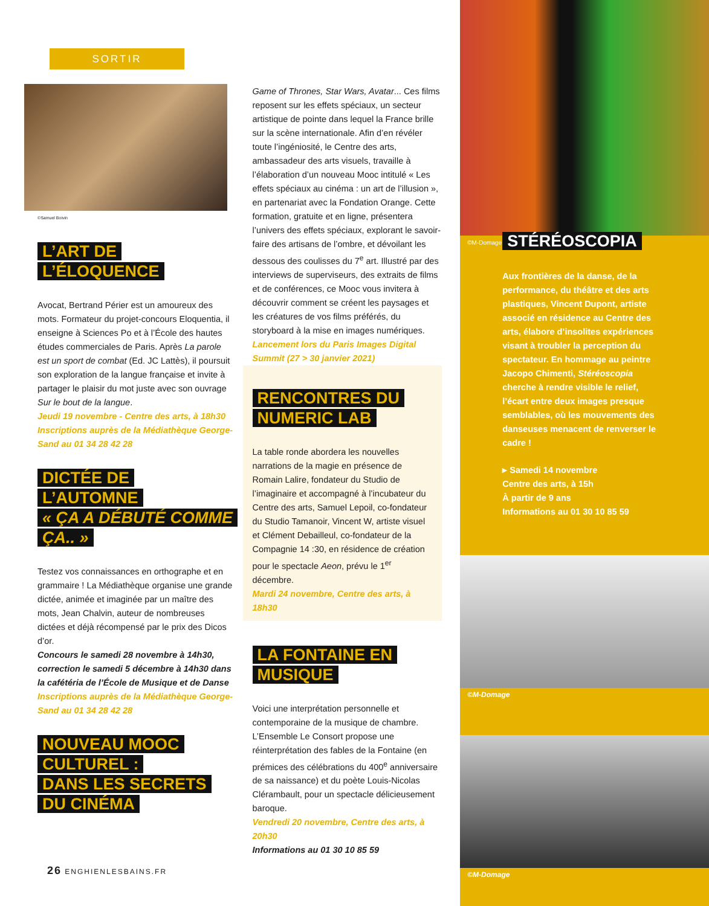SORTIR
©Samuel Boivin
L’ART DE
L’ÉLOQUENCE
Avocat, Bertrand Périer est un amoureux des mots. Formateur du projet-concours Eloquentia, il enseigne à Sciences Po et à l’École des hautes études commerciales de Paris. Après La parole est un sport de combat (Ed. JC Lattès), il poursuit son exploration de la langue française et invite à partager le plaisir du mot juste avec son ouvrage Sur le bout de la langue.
Jeudi 19 novembre - Centre des arts, à 18h30
Inscriptions auprès de la Médiathèque George-Sand au 01 34 28 42 28
DICTÉE DE
L’AUTOMNE
« ÇA A DÉBUTÉ COMME ÇA.. »
Testez vos connaissances en orthographe et en grammaire ! La Médiathèque organise une grande dictée, animée et imaginée par un maître des mots, Jean Chalvin, auteur de nombreuses dictées et déjà récompensé par le prix des Dicos d’or.
Concours le samedi 28 novembre à 14h30, correction le samedi 5 décembre à 14h30 dans la cafétéria de l’École de Musique et de Danse
Inscriptions auprès de la Médiathèque George-Sand au 01 34 28 42 28
NOUVEAU MOOC CULTUREL :
DANS LES SECRETS DU CINÉMA
Game of Thrones, Star Wars, Avatar... Ces films reposent sur les effets spéciaux, un secteur artistique de pointe dans lequel la France brille sur la scène internationale. Afin d’en révéler toute l’ingéniosité, le Centre des arts, ambassadeur des arts visuels, travaille à l’élaboration d’un nouveau Mooc intitulé « Les effets spéciaux au cinéma : un art de l’illusion », en partenariat avec la Fondation Orange. Cette formation, gratuite et en ligne, présentera l’univers des effets spéciaux, explorant le savoir-faire des artisans de l’ombre, et dévoilant les dessous des coulisses du 7<sup>e</sup> art. Illustré par des interviews de superviseurs, des extraits de films et de conférences, ce Mooc vous invitera à découvrir comment se créent les paysages et les créatures de vos films préférés, du storyboard à la mise en images numériques.
Lancement lors du Paris Images Digital Summit (27 > 30 janvier 2021)
RENCONTRES DU NUMERIC LAB
La table ronde abordera les nouvelles narrations de la magie en présence de Romain Lalire, fondateur du Studio de l’imaginaire et accompagné à l’incubateur du Centre des arts, Samuel Lepoil, co-fondateur du Studio Tamanoir, Vincent W, artiste visuel et Clément Debailleul, co-fondateur de la Compagnie 14 :30, en résidence de création pour le spectacle Aeon, prévu le 1<sup>er</sup> décembre.
Mardi 24 novembre, Centre des arts, à 18h30
LA FONTAINE EN MUSIQUE
Voici une interprétation personnelle et contemporaine de la musique de chambre. L’Ensemble Le Consort propose une réinterprétation des fables de la Fontaine (en prémices des célébrations du 400<sup>e</sup> anniversaire de sa naissance) et du poète Louis-Nicolas Clérambault, pour un spectacle délicieusement baroque.
Vendredi 20 novembre, Centre des arts, à 20h30
Informations au 01 30 10 85 59
©M-Domage
STÉRÉOSCOPIA
Aux frontières de la danse, de la performance, du théâtre et des arts plastiques, Vincent Dupont, artiste associé en résidence au Centre des arts, élabore d’insolites expériences visant à troubler la perception du spectateur. En hommage au peintre Jacopo Chimenti, Stéréoscopia cherche à rendre visible le relief, l’écart entre deux images presque semblables, où les mouvements des danseuses menacent de renverser le cadre !
▸ Samedi 14 novembre
Centre des arts, à 15h
À partir de 9 ans
Informations au 01 30 10 85 59
©M-Domage
©M-Domage
26 ENGHIENLESBAINS.FR